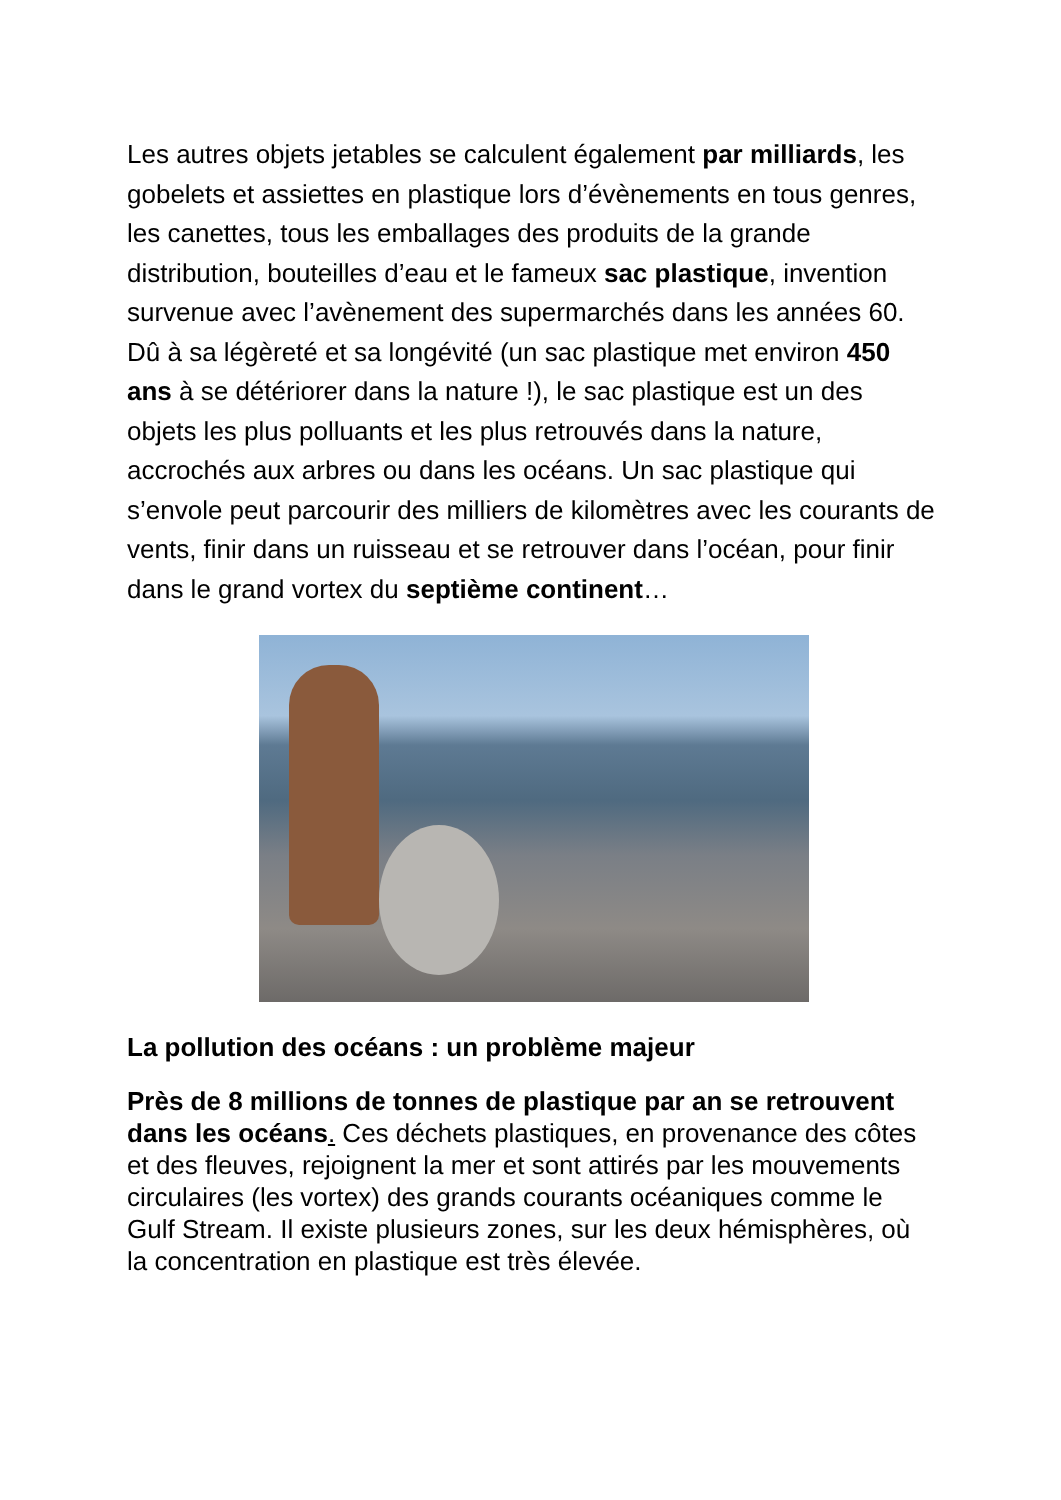Les autres objets jetables se calculent également par milliards, les gobelets et assiettes en plastique lors d’évènements en tous genres, les canettes, tous les emballages des produits de la grande distribution, bouteilles d’eau et le fameux sac plastique, invention survenue avec l’avènement des supermarchés dans les années 60. Dû à sa légèreté et sa longévité (un sac plastique met environ 450 ans à se détériorer dans la nature !), le sac plastique est un des objets les plus polluants et les plus retrouvés dans la nature, accrochés aux arbres ou dans les océans. Un sac plastique qui s’envole peut parcourir des milliers de kilomètres avec les courants de vents, finir dans un ruisseau et se retrouver dans l’océan, pour finir dans le grand vortex du septième continent…
La pollution des océans : un problème majeur
Près de 8 millions de tonnes de plastique par an se retrouvent dans les océans. Ces déchets plastiques, en provenance des côtes et des fleuves, rejoignent la mer et sont attirés par les mouvements circulaires (les vortex) des grands courants océaniques comme le Gulf Stream. Il existe plusieurs zones, sur les deux hémisphères, où la concentration en plastique est très élevée.